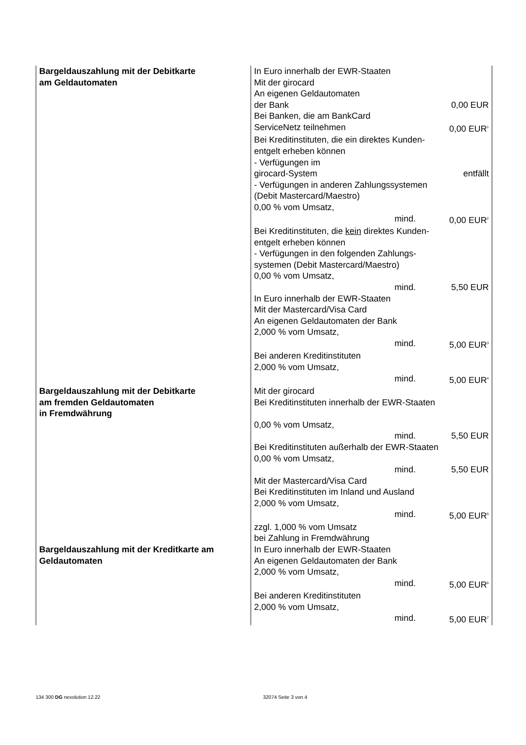| Bargeldauszahlung mit der Debitkarte am Geldautomaten | In Euro innerhalb der EWR-Staaten Mit der girocard An eigenen Geldautomaten der Bank 0,00 EUR Bei Banken, die am BankCard ServiceNetz teilnehmen 0,00 EUR<sup>1</sup> Bei Kreditinstituten, die ein direktes Kunden- entgelt erheben können - Verfügungen im girocard-System entfällt - Verfügungen in anderen Zahlungssystemen (Debit Mastercard/Maestro) 0,00 % vom Umsatz, mind. 0,00 EUR<sup>2</sup> Bei Kreditinstituten, die kein direktes Kunden- entgelt erheben können - Verfügungen in den folgenden Zahlungs- systemen (Debit Mastercard/Maestro) 0,00 % vom Umsatz, mind. 5,50 EUR In Euro innerhalb der EWR-Staaten Mit der Mastercard/Visa Card An eigenen Geldautomaten der Bank 2,000 % vom Umsatz, mind. 5,00 EUR<sup>3</sup> Bei anderen Kreditinstituten 2,000 % vom Umsatz, mind. 5,00 EUR<sup>4</sup> |
| Bargeldauszahlung mit der Debitkarte am fremden Geldautomaten in Fremdwährung | Mit der girocard Bei Kreditinstituten innerhalb der EWR-Staaten 0,00 % vom Umsatz, mind. 5,50 EUR Bei Kreditinstituten außerhalb der EWR-Staaten 0,00 % vom Umsatz, mind. 5,50 EUR Mit der Mastercard/Visa Card Bei Kreditinstituten im Inland und Ausland 2,000 % vom Umsatz, mind. 5,00 EUR<sup>5</sup> zzgl. 1,000 % vom Umsatz bei Zahlung in Fremdwährung |
| Bargeldauszahlung mit der Kreditkarte am Geldautomaten | In Euro innerhalb der EWR-Staaten An eigenen Geldautomaten der Bank 2,000 % vom Umsatz, mind. 5,00 EUR<sup>6</sup> Bei anderen Kreditinstituten 2,000 % vom Umsatz, mind. 5,00 EUR<sup>7</sup> |
134 300 DG nexolution 12.22 32074 Seite 3 von 4